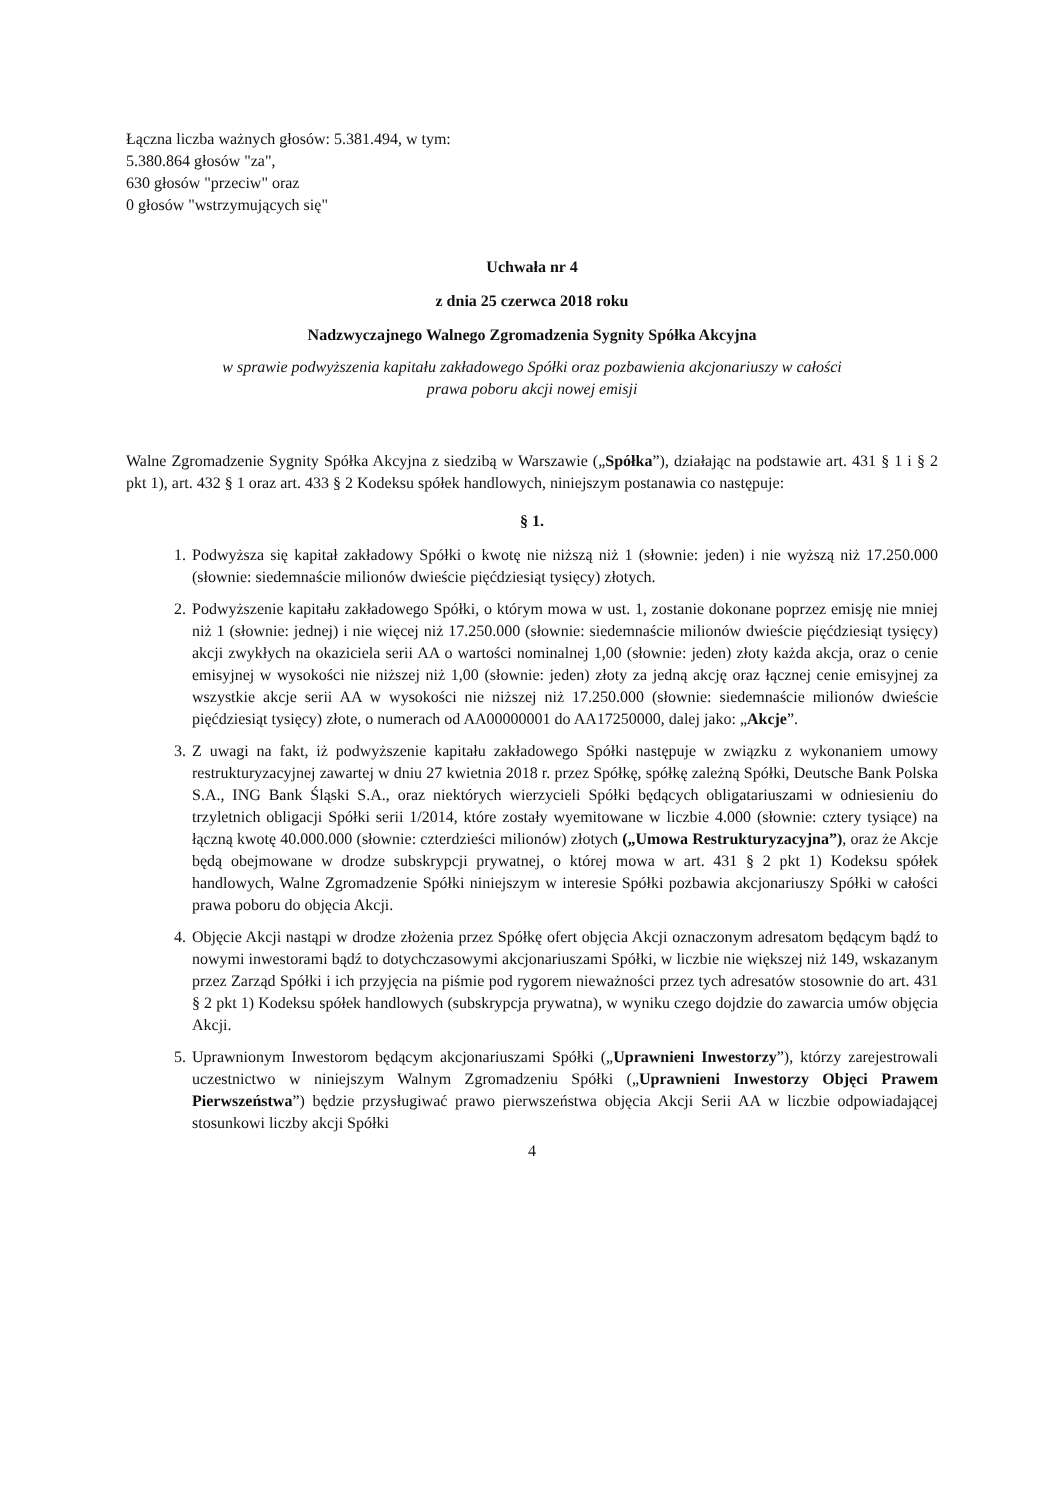Łączna liczba ważnych głosów: 5.381.494, w tym:
5.380.864 głosów "za",
630 głosów "przeciw" oraz
0 głosów "wstrzymujących się"
Uchwała nr 4
z dnia 25 czerwca 2018 roku
Nadzwyczajnego Walnego Zgromadzenia Sygnity Spółka Akcyjna
w sprawie podwyższenia kapitału zakładowego Spółki oraz pozbawienia akcjonariuszy w całości
prawa poboru akcji nowej emisji
Walne Zgromadzenie Sygnity Spółka Akcyjna z siedzibą w Warszawie („Spółka”), działając na podstawie art. 431 § 1 i § 2 pkt 1), art. 432 § 1 oraz art. 433 § 2 Kodeksu spółek handlowych, niniejszym postanawia co następuje:
§ 1.
1. Podwyższa się kapitał zakładowy Spółki o kwotę nie niższą niż 1 (słownie: jeden) i nie wyższą niż 17.250.000 (słownie: siedemnaście milionów dwieście pięćdziesiąt tysięcy) złotych.
2. Podwyższenie kapitału zakładowego Spółki, o którym mowa w ust. 1, zostanie dokonane poprzez emisję nie mniej niż 1 (słownie: jednej) i nie więcej niż 17.250.000 (słownie: siedemnaście milionów dwieście pięćdziesiąt tysięcy) akcji zwykłych na okaziciela serii AA o wartości nominalnej 1,00 (słownie: jeden) złoty każda akcja, oraz o cenie emisyjnej w wysokości nie niższej niż 1,00 (słownie: jeden) złoty za jedną akcję oraz łącznej cenie emisyjnej za wszystkie akcje serii AA w wysokości nie niższej niż 17.250.000 (słownie: siedemnaście milionów dwieście pięćdziesiąt tysięcy) złote, o numerach od AA00000001 do AA17250000, dalej jako: „Akcje”.
3. Z uwagi na fakt, iż podwyższenie kapitału zakładowego Spółki następuje w związku z wykonaniem umowy restrukturyzacyjnej zawartej w dniu 27 kwietnia 2018 r. przez Spółkę, spółkę zależną Spółki, Deutsche Bank Polska S.A., ING Bank Śląski S.A., oraz niektórych wierzycieli Spółki będących obligatariuszami w odniesieniu do trzyletnich obligacji Spółki serii 1/2014, które zostały wyemitowane w liczbie 4.000 (słownie: cztery tysiące) na łączną kwotę 40.000.000 (słownie: czterdzieści milionów) złotych („Umowa Restrukturyzacyjna”), oraz że Akcje będą obejmowane w drodze subskrypcji prywatnej, o której mowa w art. 431 § 2 pkt 1) Kodeksu spółek handlowych, Walne Zgromadzenie Spółki niniejszym w interesie Spółki pozbawia akcjonariuszy Spółki w całości prawa poboru do objęcia Akcji.
4. Objęcie Akcji nastąpi w drodze złożenia przez Spółkę ofert objęcia Akcji oznaczonym adresatom będącym bądź to nowymi inwestorami bądź to dotychczasowymi akcjonariuszami Spółki, w liczbie nie większej niż 149, wskazanym przez Zarząd Spółki i ich przyjęcia na piśmie pod rygorem nieważności przez tych adresatów stosownie do art. 431 § 2 pkt 1) Kodeksu spółek handlowych (subskrypcja prywatna), w wyniku czego dojdzie do zawarcia umów objęcia Akcji.
5. Uprawnionym Inwestorom będącym akcjonariuszami Spółki („Uprawnieni Inwestorzy”), którzy zarejestrowali uczestnictwo w niniejszym Walnym Zgromadzeniu Spółki („Uprawnieni Inwestorzy Objęci Prawem Pierwszeństwa”) będzie przysługiwać prawo pierwszeństwa objęcia Akcji Serii AA w liczbie odpowiadającej stosunkowi liczby akcji Spółki
4